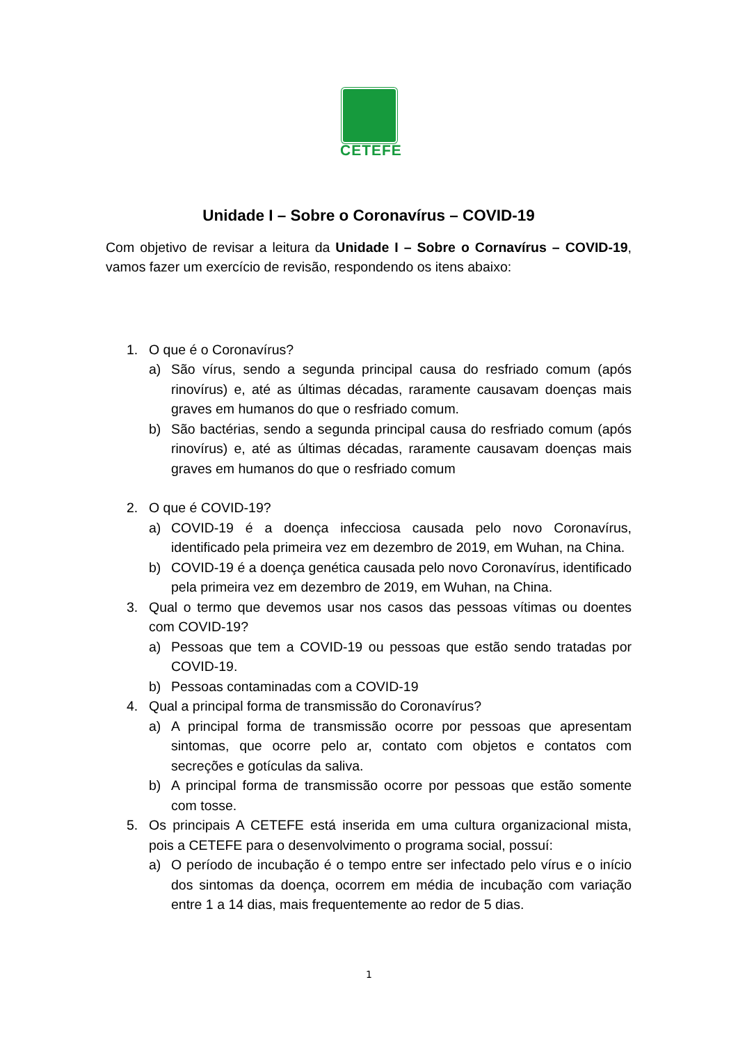CETEFE
Unidade I – Sobre o Coronavírus – COVID-19
Com objetivo de revisar a leitura da Unidade I – Sobre o Cornavírus – COVID-19, vamos fazer um exercício de revisão, respondendo os itens abaixo:
1. O que é o Coronavírus?
a) São vírus, sendo a segunda principal causa do resfriado comum (após rinovírus) e, até as últimas décadas, raramente causavam doenças mais graves em humanos do que o resfriado comum.
b) São bactérias, sendo a segunda principal causa do resfriado comum (após rinovírus) e, até as últimas décadas, raramente causavam doenças mais graves em humanos do que o resfriado comum
2. O que é COVID-19?
a) COVID-19 é a doença infecciosa causada pelo novo Coronavírus, identificado pela primeira vez em dezembro de 2019, em Wuhan, na China.
b) COVID-19 é a doença genética causada pelo novo Coronavírus, identificado pela primeira vez em dezembro de 2019, em Wuhan, na China.
3. Qual o termo que devemos usar nos casos das pessoas vítimas ou doentes com COVID-19?
a) Pessoas que tem a COVID-19 ou pessoas que estão sendo tratadas por COVID-19.
b) Pessoas contaminadas com a COVID-19
4. Qual a principal forma de transmissão do Coronavírus?
a) A principal forma de transmissão ocorre por pessoas que apresentam sintomas, que ocorre pelo ar, contato com objetos e contatos com secreções e gotículas da saliva.
b) A principal forma de transmissão ocorre por pessoas que estão somente com tosse.
5. Os principais A CETEFE está inserida em uma cultura organizacional mista, pois a CETEFE para o desenvolvimento o programa social, possuí:
a) O período de incubação é o tempo entre ser infectado pelo vírus e o início dos sintomas da doença, ocorrem em média de incubação com variação entre 1 a 14 dias, mais frequentemente ao redor de 5 dias.
1